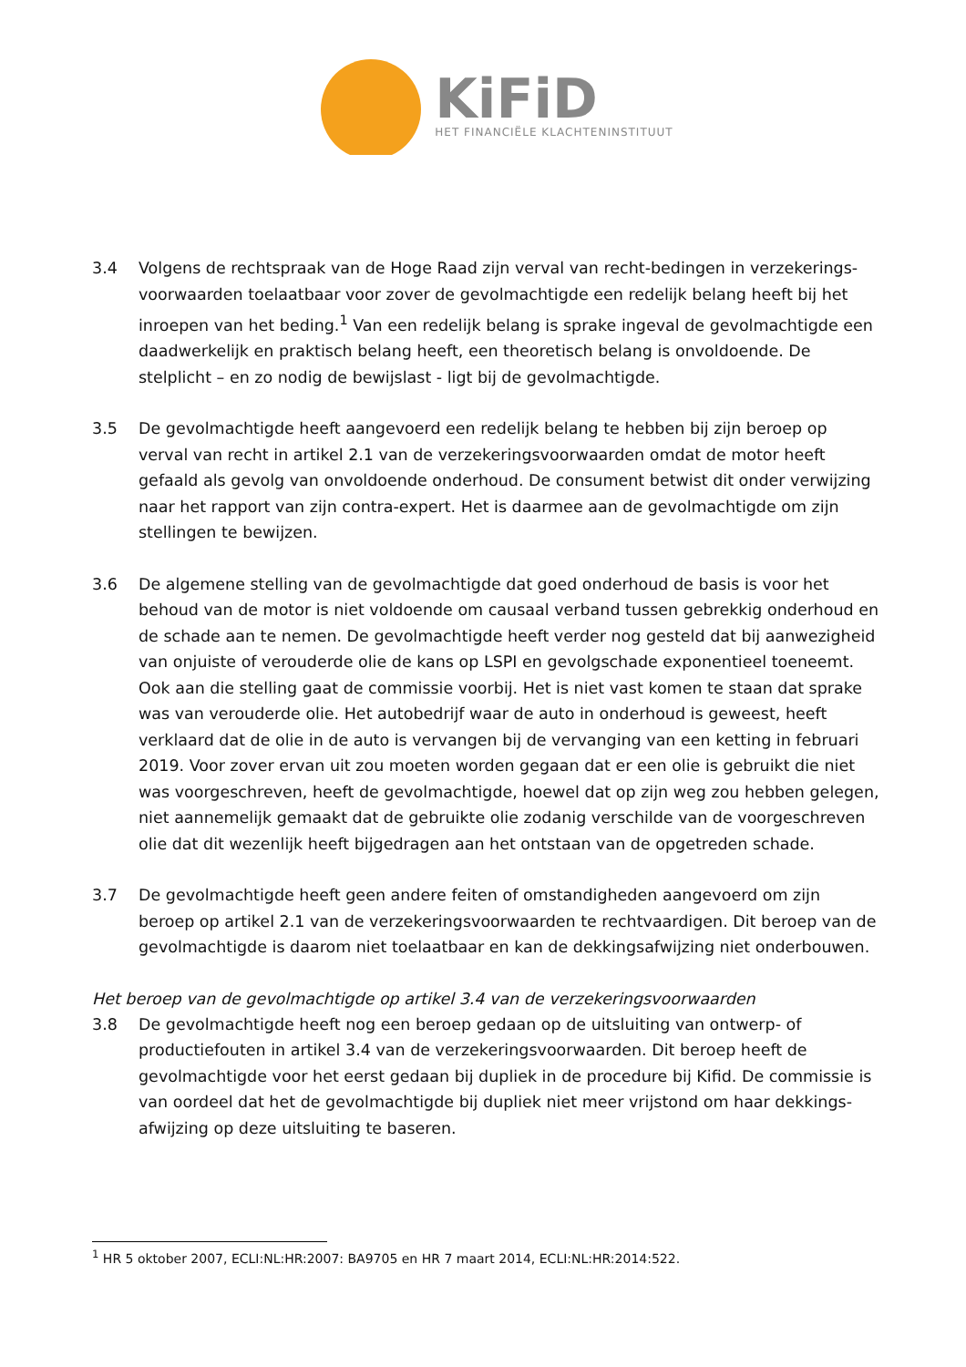KiFiD
HET FINANCIËLE KLACHTENINSTITUUT
3.4 Volgens de rechtspraak van de Hoge Raad zijn verval van recht-bedingen in verzekerings-voorwaarden toelaatbaar voor zover de gevolmachtigde een redelijk belang heeft bij het inroepen van het beding.<sup>1</sup> Van een redelijk belang is sprake ingeval de gevolmachtigde een daadwerkelijk en praktisch belang heeft, een theoretisch belang is onvoldoende. De stelplicht – en zo nodig de bewijslast - ligt bij de gevolmachtigde.
3.5 De gevolmachtigde heeft aangevoerd een redelijk belang te hebben bij zijn beroep op verval van recht in artikel 2.1 van de verzekeringsvoorwaarden omdat de motor heeft gefaald als gevolg van onvoldoende onderhoud. De consument betwist dit onder verwijzing naar het rapport van zijn contra-expert. Het is daarmee aan de gevolmachtigde om zijn stellingen te bewijzen.
3.6 De algemene stelling van de gevolmachtigde dat goed onderhoud de basis is voor het behoud van de motor is niet voldoende om causaal verband tussen gebrekkig onderhoud en de schade aan te nemen. De gevolmachtigde heeft verder nog gesteld dat bij aanwezigheid van onjuiste of verouderde olie de kans op LSPI en gevolgschade exponentieel toeneemt. Ook aan die stelling gaat de commissie voorbij. Het is niet vast komen te staan dat sprake was van verouderde olie. Het autobedrijf waar de auto in onderhoud is geweest, heeft verklaard dat de olie in de auto is vervangen bij de vervanging van een ketting in februari 2019. Voor zover ervan uit zou moeten worden gegaan dat er een olie is gebruikt die niet was voorgeschreven, heeft de gevolmachtigde, hoewel dat op zijn weg zou hebben gelegen, niet aannemelijk gemaakt dat de gebruikte olie zodanig verschilde van de voorgeschreven olie dat dit wezenlijk heeft bijgedragen aan het ontstaan van de opgetreden schade.
3.7 De gevolmachtigde heeft geen andere feiten of omstandigheden aangevoerd om zijn beroep op artikel 2.1 van de verzekeringsvoorwaarden te rechtvaardigen. Dit beroep van de gevolmachtigde is daarom niet toelaatbaar en kan de dekkingsafwijzing niet onderbouwen.
Het beroep van de gevolmachtigde op artikel 3.4 van de verzekeringsvoorwaarden
3.8 De gevolmachtigde heeft nog een beroep gedaan op de uitsluiting van ontwerp- of productiefouten in artikel 3.4 van de verzekeringsvoorwaarden. Dit beroep heeft de gevolmachtigde voor het eerst gedaan bij dupliek in de procedure bij Kifid. De commissie is van oordeel dat het de gevolmachtigde bij dupliek niet meer vrijstond om haar dekkings-afwijzing op deze uitsluiting te baseren.
<sup>1</sup> HR 5 oktober 2007, ECLI:NL:HR:2007: BA9705 en HR 7 maart 2014, ECLI:NL:HR:2014:522.